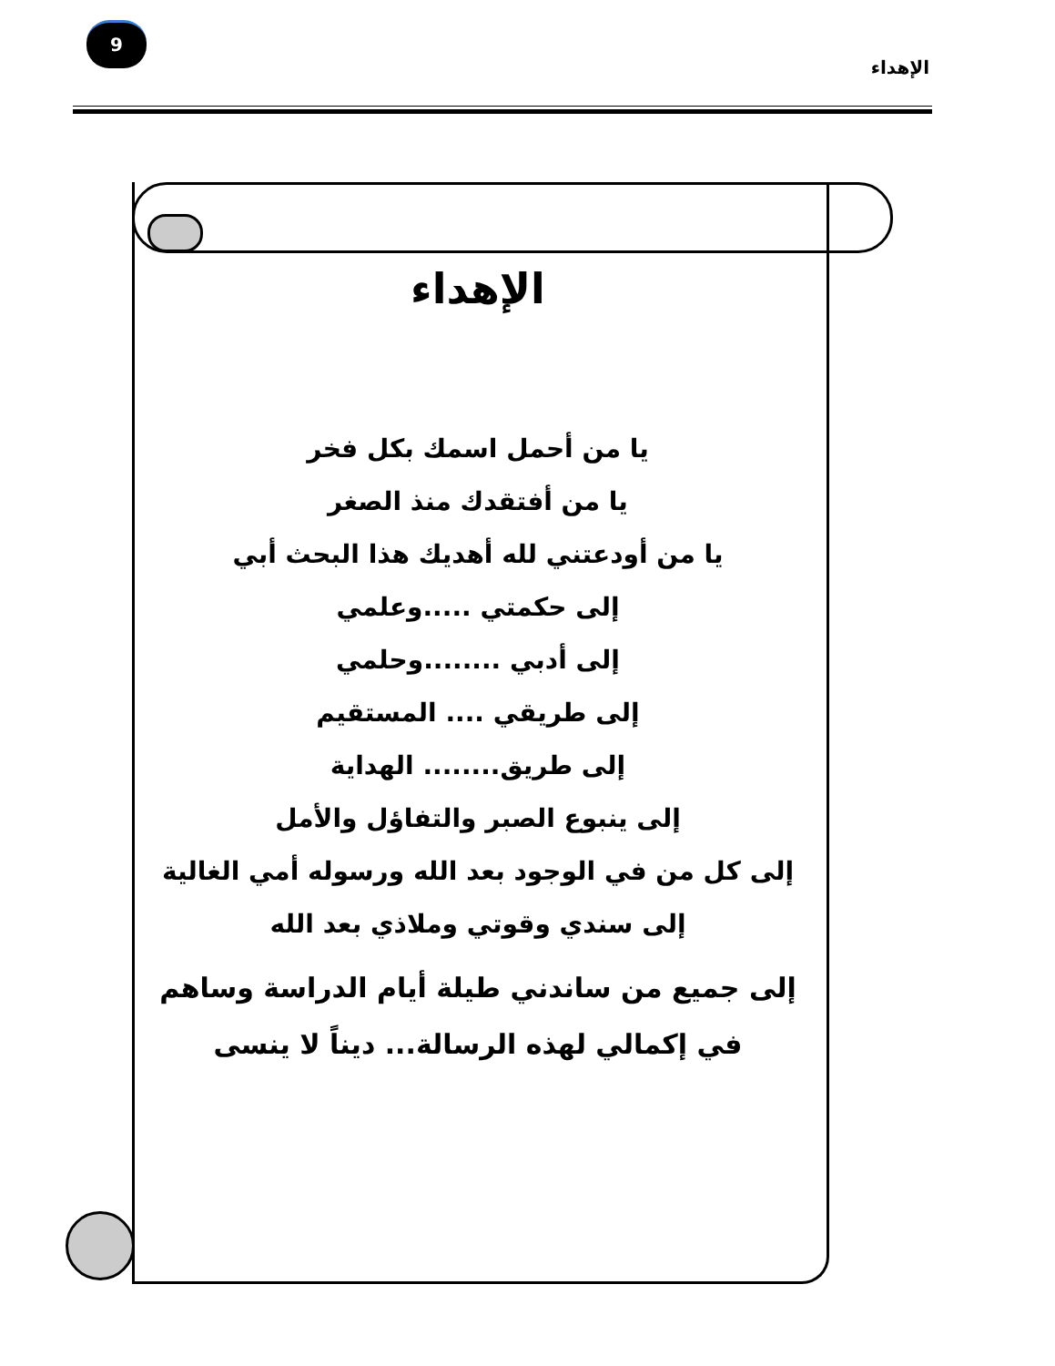9
الإهداء
الإهداء
يا من أحمل اسمك بكل فخر
يا من أفتقدك منذ الصغر
يا من أودعتني لله أهديك هذا البحث أبي
إلى حكمتي .....وعلمي
إلى أدبي ........وحلمي
إلى طريقي .... المستقيم
إلى طريق........ الهداية
إلى ينبوع الصبر والتفاؤل والأمل
إلى كل من في الوجود بعد الله ورسوله أمي الغالية
إلى سندي وقوتي وملاذي بعد الله
إلى جميع من ساندني طيلة أيام الدراسة وساهم في إكمالي لهذه الرسالة... ديناً لا ينسى